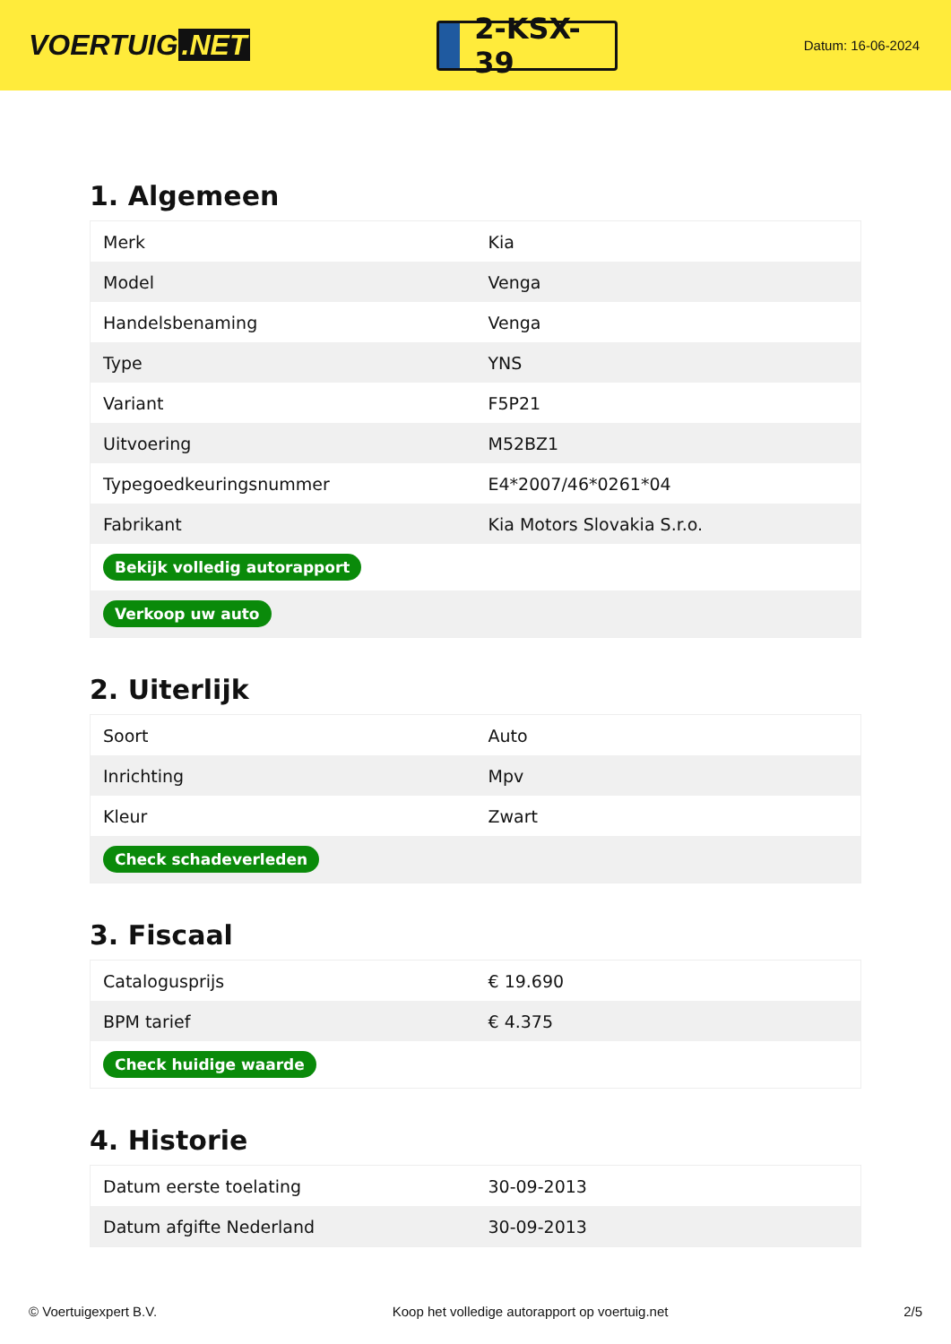VOERTUIG.NET
2-KSX-39
Datum: 16-06-2024
1. Algemeen
| Merk | Kia |
| Model | Venga |
| Handelsbenaming | Venga |
| Type | YNS |
| Variant | F5P21 |
| Uitvoering | M52BZ1 |
| Typegoedkeuringsnummer | E4*2007/46*0261*04 |
| Fabrikant | Kia Motors Slovakia S.r.o. |
| Bekijk volledig autorapport | |
| Verkoop uw auto | |
2. Uiterlijk
| Soort | Auto |
| Inrichting | Mpv |
| Kleur | Zwart |
| Check schadeverleden | |
3. Fiscaal
| Catalogusprijs | € 19.690 |
| BPM tarief | € 4.375 |
| Check huidige waarde | |
4. Historie
| Datum eerste toelating | 30-09-2013 |
| Datum afgifte Nederland | 30-09-2013 |
© Voertuigexpert B.V. Koop het volledige autorapport op voertuig.net 2/5